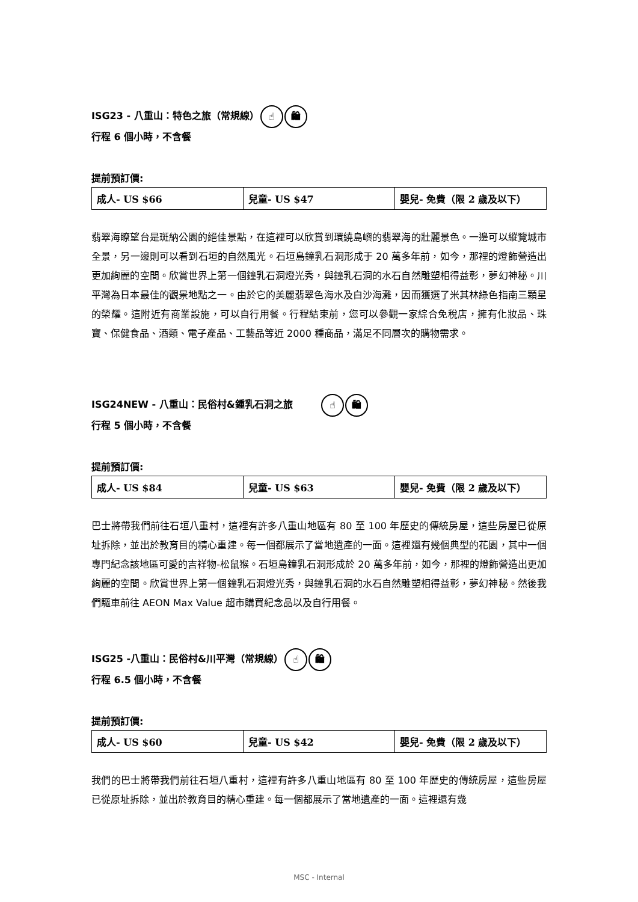ISG23 - 八重山：特色之旅（常規線） ☝ 🛍
行程 6 個小時，不含餐
提前預訂價:
| 成人- US $66 | 兒童- US $47 | 嬰兒- 免費（限 2 歲及以下） |
翡翠海瞭望台是斑納公園的絕佳景點，在這裡可以欣賞到環繞島嶼的翡翠海的壯麗景色。一邊可以縱覽城市全景，另一邊則可以看到石垣的自然風光。石垣島鐘乳石洞形成于 20 萬多年前，如今，那裡的燈飾營造出更加絢麗的空間。欣賞世界上第一個鐘乳石洞燈光秀，與鐘乳石洞的水石自然雕塑相得益彰，夢幻神秘。川平灣為日本最佳的觀景地點之一。由於它的美麗翡翠色海水及白沙海灘，因而獲選了米其林綠色指南三顆星的榮耀。這附近有商業設施，可以自行用餐。行程結束前，您可以參觀一家綜合免稅店，擁有化妝品、珠寶、保健食品、酒類、電子產品、工藝品等近 2000 種商品，滿足不同層次的購物需求。
ISG24NEW - 八重山：民俗村&鍾乳石洞之旅 ☝ 🛍
行程 5 個小時，不含餐
提前預訂價:
| 成人- US $84 | 兒童- US $63 | 嬰兒- 免費（限 2 歲及以下） |
巴士將帶我們前往石垣八重村，這裡有許多八重山地區有 80 至 100 年歷史的傳統房屋，這些房屋已從原址拆除，並出於教育目的精心重建。每一個都展示了當地遺產的一面。這裡還有幾個典型的花園，其中一個專門紀念該地區可愛的吉祥物-松鼠猴。石垣島鐘乳石洞形成於 20 萬多年前，如今，那裡的燈飾營造出更加絢麗的空間。欣賞世界上第一個鐘乳石洞燈光秀，與鐘乳石洞的水石自然雕塑相得益彰，夢幻神秘。然後我們驅車前往 AEON Max Value 超市購買紀念品以及自行用餐。
ISG25 -八重山：民俗村&川平灣（常規線） ☝ 🛍
行程 6.5 個小時，不含餐
提前預訂價:
| 成人- US $60 | 兒童- US $42 | 嬰兒- 免費（限 2 歲及以下） |
我們的巴士將帶我們前往石垣八重村，這裡有許多八重山地區有 80 至 100 年歷史的傳統房屋，這些房屋已從原址拆除，並出於教育目的精心重建。每一個都展示了當地遺產的一面。這裡還有幾
MSC - Internal